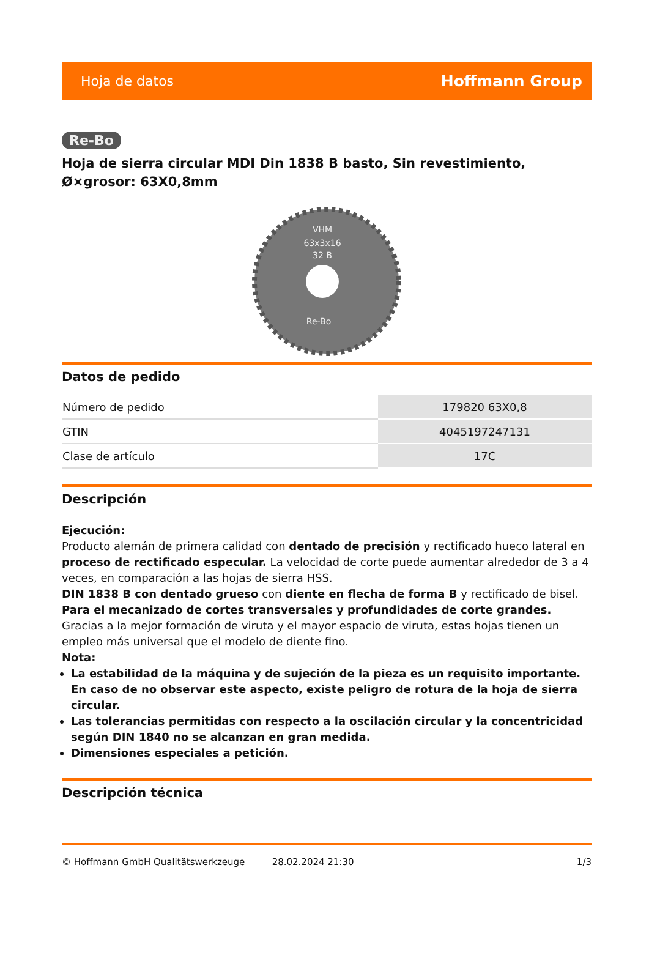Hoja de datos Hoffmann Group
Re-Bo
Hoja de sierra circular MDI Din 1838 B basto, Sin revestimiento, Ø×grosor: 63X0,8mm
VHM
63x3x16
32 B
Re-Bo
Datos de pedido
| Número de pedido | 179820 63X0,8 |
| GTIN | 4045197247131 |
| Clase de artículo | 17C |
Descripción
Ejecución:
Producto alemán de primera calidad con dentado de precisión y rectificado hueco lateral en proceso de rectificado especular. La velocidad de corte puede aumentar alrededor de 3 a 4 veces, en comparación a las hojas de sierra HSS.
DIN 1838 B con dentado grueso con diente en flecha de forma B y rectificado de bisel. Para el mecanizado de cortes transversales y profundidades de corte grandes. Gracias a la mejor formación de viruta y el mayor espacio de viruta, estas hojas tienen un empleo más universal que el modelo de diente fino.
Nota:
La estabilidad de la máquina y de sujeción de la pieza es un requisito importante. En caso de no observar este aspecto, existe peligro de rotura de la hoja de sierra circular.
Las tolerancias permitidas con respecto a la oscilación circular y la concentricidad según DIN 1840 no se alcanzan en gran medida.
Dimensiones especiales a petición.
Descripción técnica
© Hoffmann GmbH Qualitätswerkzeuge 28.02.2024 21:30 1/3